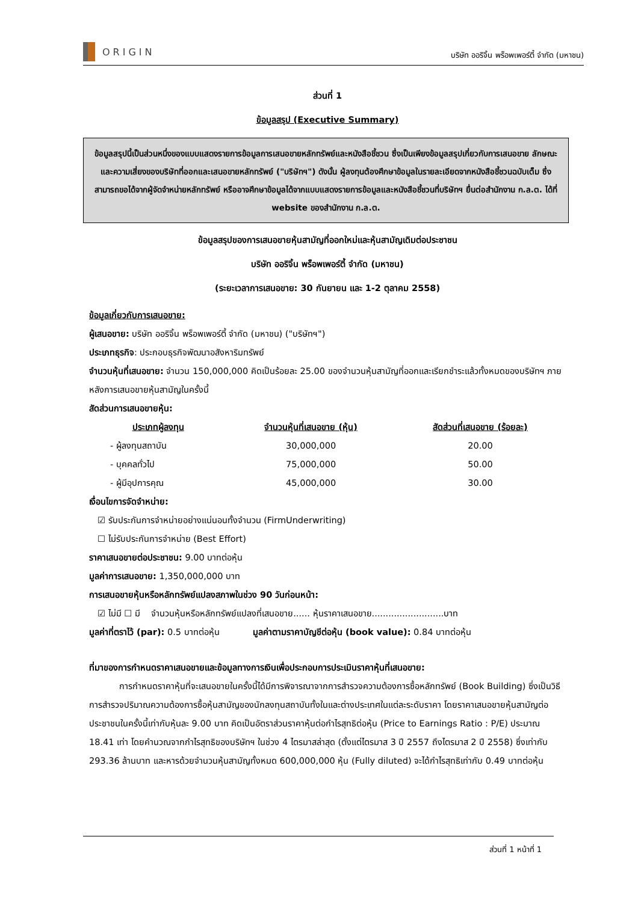ORIGIN
บริษัท ออริจิ้น พร็อพเพอร์ตี้ จำกัด (มหาชน)
ส่วนที่ 1
ข้อมูลสรุป (Executive Summary)
ข้อมูลสรุปนี้เป็นส่วนหนึ่งของแบบแสดงรายการข้อมูลการเสนอขายหลักทรัพย์และหนังสือชี้ชวน ซึ่งเป็นเพียงข้อมูลสรุปเกี่ยวกับการเสนอขาย ลักษณะและความเสี่ยงของบริษัทที่ออกและเสนอขายหลักทรัพย์ ("บริษัทฯ") ดังนั้น ผู้ลงทุนต้องศึกษาข้อมูลในรายละเอียดจากหนังสือชี้ชวนฉบับเต็ม ซึ่งสามารถขอได้จากผู้จัดจำหน่ายหลักทรัพย์ หรืออาจศึกษาข้อมูลได้จากแบบแสดงรายการข้อมูลและหนังสือชี้ชวนที่บริษัทฯ ยื่นต่อสำนักงาน ก.ล.ต. ได้ที่ website ของสำนักงาน ก.ล.ต.
ข้อมูลสรุปของการเสนอขายหุ้นสามัญที่ออกใหม่และหุ้นสามัญเดิมต่อประชาชน
บริษัท ออริจิ้น พร็อพเพอร์ตี้ จำกัด (มหาชน)
(ระยะเวลาการเสนอขาย: 30 กันยายน และ 1-2 ตุลาคม 2558)
ข้อมูลเกี่ยวกับการเสนอขาย:
ผู้เสนอขาย: บริษัท ออริจิ้น พร็อพเพอร์ตี้ จำกัด (มหาชน) ("บริษัทฯ")
ประเภทธุรกิจ: ประกอบธุรกิจพัฒนาอสังหาริมทรัพย์
จำนวนหุ้นที่เสนอขาย: จำนวน 150,000,000 คิดเป็นร้อยละ 25.00 ของจำนวนหุ้นสามัญที่ออกและเรียกชำระแล้วทั้งหมดของบริษัทฯ ภายหลังการเสนอขายหุ้นสามัญในครั้งนี้
สัดส่วนการเสนอขายหุ้น:
| ประเภทผู้ลงทุน | จำนวนหุ้นที่เสนอขาย (หุ้น) | สัดส่วนที่เสนอขาย (ร้อยละ) |
| --- | --- | --- |
| - ผู้ลงทุนสถาบัน | 30,000,000 | 20.00 |
| - บุคคลทั่วไป | 75,000,000 | 50.00 |
| - ผู้มีอุปการคุณ | 45,000,000 | 30.00 |
เงื่อนไขการจัดจำหน่าย:
☑ รับประกันการจำหน่ายอย่างแน่นอนทั้งจำนวน (FirmUnderwriting)
☐ ไม่รับประกันการจำหน่าย (Best Effort)
ราคาเสนอขายต่อประชาชน: 9.00 บาทต่อหุ้น
มูลค่าการเสนอขาย: 1,350,000,000 บาท
การเสนอขายหุ้นหรือหลักทรัพย์แปลงสภาพในช่วง 90 วันก่อนหน้า:
☑ ไม่มี ☐ มี จำนวนหุ้นหรือหลักทรัพย์แปลงที่เสนอขาย...... หุ้นราคาเสนอขาย..........................บาท
มูลค่าที่ตราไว้ (par): 0.5 บาทต่อหุ้น มูลค่าตามราคาบัญชีต่อหุ้น (book value): 0.84 บาทต่อหุ้น
ที่มาของการกำหนดราคาเสนอขายและข้อมูลทางการเงินเพื่อประกอบการประเมินราคาหุ้นที่เสนอขาย:
การกำหนดราคาหุ้นที่จะเสนอขายในครั้งนี้ได้มีการพิจารณาจากการสำรวจความต้องการซื้อหลักทรัพย์ (Book Building) ซึ่งเป็นวิธีการสำรวจปริมาณความต้องการซื้อหุ้นสามัญของนักลงทุนสถาบันทั้งในและต่างประเทศในแต่ละระดับราคา โดยราคาเสนอขายหุ้นสามัญต่อประชาชนในครั้งนี้เท่ากับหุ้นละ 9.00 บาท คิดเป็นอัตราส่วนราคาหุ้นต่อกำไรสุทธิต่อหุ้น (Price to Earnings Ratio : P/E) ประมาณ 18.41 เท่า โดยคำนวณจากกำไรสุทธิของบริษัทฯ ในช่วง 4 ไตรมาสล่าสุด (ตั้งแต่ไตรมาส 3 ปี 2557 ถึงไตรมาส 2 ปี 2558) ซึ่งเท่ากับ 293.36 ล้านบาท และหารด้วยจำนวนหุ้นสามัญทั้งหมด 600,000,000 หุ้น (Fully diluted) จะได้กำไรสุทธิเท่ากับ 0.49 บาทต่อหุ้น
ส่วนที่ 1 หน้าที่ 1